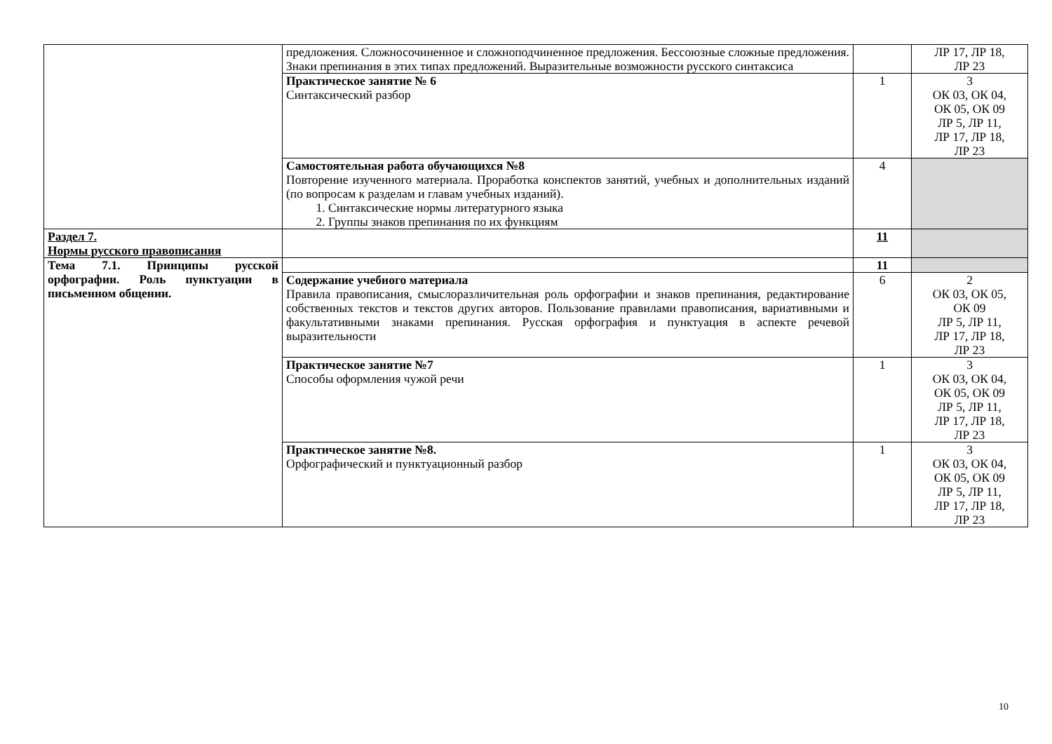| | предложения. Сложносочиненное и сложноподчиненное предложения. Бессоюзные сложные предложения. Знаки препинания в этих типах предложений. Выразительные возможности русского синтаксиса | | ЛР 17, ЛР 18, ЛР 23 |
| | Практическое занятие № 6 Синтаксический разбор | 1 | 3 ОК 03, ОК 04, ОК 05, ОК 09 ЛР 5, ЛР 11, ЛР 17, ЛР 18, ЛР 23 |
| | Самостоятельная работа обучающихся №8 Повторение изученного материала. Проработка конспектов занятий, учебных и дополнительных изданий (по вопросам к разделам и главам учебных изданий). 1. Синтаксические нормы литературного языка 2. Группы знаков препинания по их функциям | 4 | |
| Раздел 7. Нормы русского правописания | | 11 | |
| Тема 7.1. Принципы русской орфографии. Роль пунктуации в письменном общении. | | 11 | |
| | Содержание учебного материала Правила правописания, смыслоразличительная роль орфографии и знаков препинания, редактирование собственных текстов и текстов других авторов. Пользование правилами правописания, вариативными и факультативными знаками препинания. Русская орфография и пунктуация в аспекте речевой выразительности | 6 | 2 ОК 03, ОК 05, ОК 09 ЛР 5, ЛР 11, ЛР 17, ЛР 18, ЛР 23 |
| | Практическое занятие №7 Способы оформления чужой речи | 1 | 3 ОК 03, ОК 04, ОК 05, ОК 09 ЛР 5, ЛР 11, ЛР 17, ЛР 18, ЛР 23 |
| | Практическое занятие №8. Орфографический и пунктуационный разбор | 1 | 3 ОК 03, ОК 04, ОК 05, ОК 09 ЛР 5, ЛР 11, ЛР 17, ЛР 18, ЛР 23 |
10